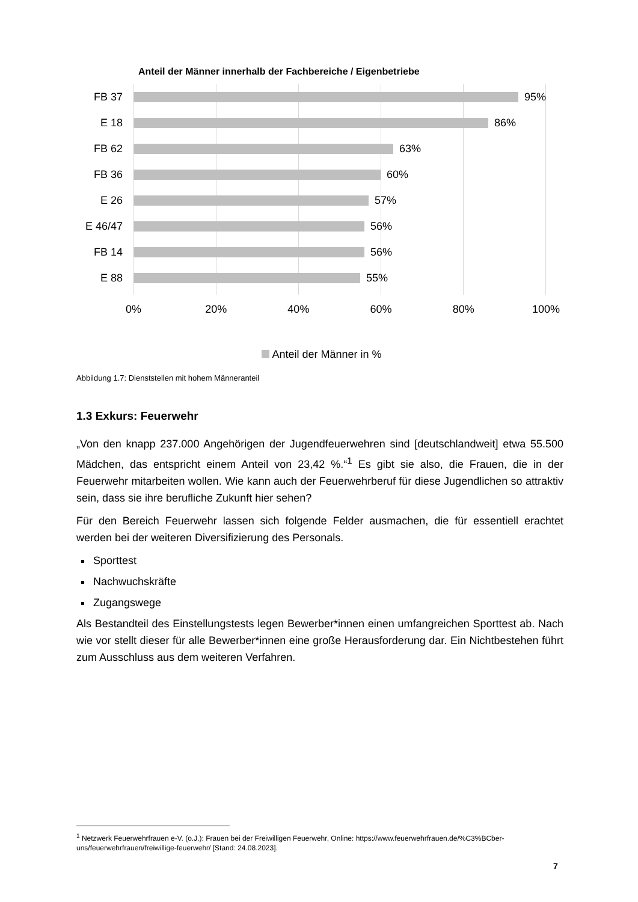Anteil der Männer innerhalb der Fachbereiche / Eigenbetriebe
FB 37
95%
E 18
86%
FB 62
63%
FB 36
60%
E 26
57%
E 46/47
56%
FB 14
56%
E 88
55%
0% 20% 40% 60% 80% 100%
Anteil der Männer in %
Abbildung 1.7: Dienststellen mit hohem Männeranteil
1.3 Exkurs: Feuerwehr
„Von den knapp 237.000 Angehörigen der Jugendfeuerwehren sind [deutschlandweit] etwa 55.500 Mädchen, das entspricht einem Anteil von 23,42 %.“<sup>1</sup> Es gibt sie also, die Frauen, die in der Feuerwehr mitarbeiten wollen. Wie kann auch der Feuerwehrberuf für diese Jugendlichen so attraktiv sein, dass sie ihre berufliche Zukunft hier sehen?
Für den Bereich Feuerwehr lassen sich folgende Felder ausmachen, die für essentiell erachtet werden bei der weiteren Diversifizierung des Personals.
Sporttest
Nachwuchskräfte
Zugangswege
Als Bestandteil des Einstellungstests legen Bewerber*innen einen umfangreichen Sporttest ab. Nach wie vor stellt dieser für alle Bewerber*innen eine große Herausforderung dar. Ein Nichtbestehen führt zum Ausschluss aus dem weiteren Verfahren.
<sup>1</sup> Netzwerk Feuerwehrfrauen e-V. (o.J.): Frauen bei der Freiwilligen Feuerwehr, Online: https://www.feuerwehrfrauen.de/%C3%BCber-uns/feuerwehrfrauen/freiwillige-feuerwehr/ [Stand: 24.08.2023].
7